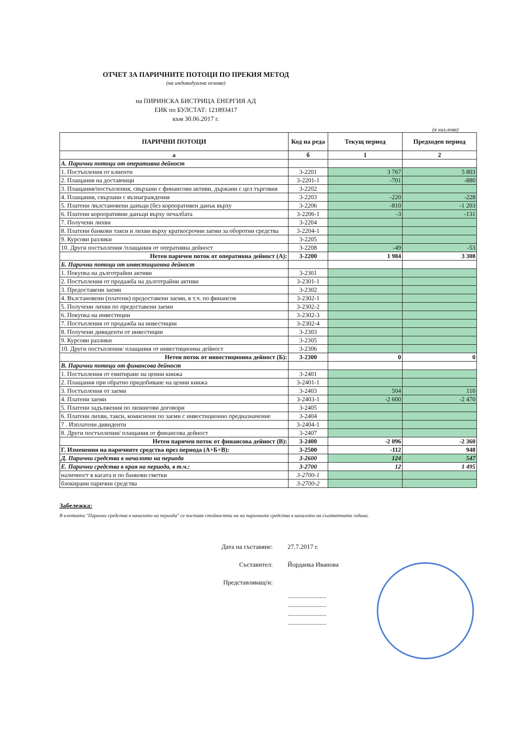ОТЧЕТ ЗА ПАРИЧНИТЕ ПОТОЦИ ПО ПРЕКИЯ МЕТОД
(на индивидуална основа)
на ПИРИНСКА БИСТРИЦА ЕНЕРГИЯ АД
ЕИК по БУЛСТАТ: 121893417
към 30.06.2017 г.
(в хил.лева)
| ПАРИЧНИ ПОТОЦИ | Код на реда | Текущ период | Предходен период |
| --- | --- | --- | --- |
| а | б | 1 | 2 |
| А. Парични потоци от оперативна дейност | | | |
| 1. Постъпления от клиенти | 3-2201 | 3 767 | 5 803 |
| 2. Плащания на доставчици | 3-2201-1 | -701 | -880 |
| 3. Плащания/постъпления, свързани с финансови активи, държани с цел търговия | 3-2202 | | |
| 4. Плащания, свързани с възнаграждения | 3-2203 | -220 | -228 |
| 5. Платени /възстановени данъци (без корпоративен данък върху | 3-2206 | -810 | -1 203 |
| 6. Платени корпоративни данъци върху печалбата | 3-2206-1 | -3 | -131 |
| 7. Получени лихви | 3-2204 | | |
| 8. Платени банкови такси и лихви върху краткосрочни заеми за оборотни средства | 3-2204-1 | | |
| 9. Курсови разлики | 3-2205 | | |
| 10. Други постъпления /плащания от оперативна дейност | 3-2208 | -49 | -53 |
| Нетен паричен поток от оперативна дейност (А): | 3-2200 | 1 984 | 3 308 |
| Б. Парични потоци от инвестиционна дейност | | | |
| 1. Покупка на дълготрайни активи | 3-2301 | | |
| 2. Постъпления от продажба на дълготрайни активи | 3-2301-1 | | |
| 3. Предоставени заеми | 3-2302 | | |
| 4. Възстановени (платени) предоставени заеми, в т.ч. по финансов | 3-2302-1 | | |
| 5. Получени лихви по предоставени заеми | 3-2302-2 | | |
| 6. Покупка на инвестиции | 3-2302-3 | | |
| 7. Постъпления от продажба на инвестиции | 3-2302-4 | | |
| 8. Получени дивиденти от инвестиции | 3-2303 | | |
| 9. Курсови разлики | 3-2305 | | |
| 10. Други постъпления/ плащания от инвестиционна дейност | 3-2306 | | |
| Нетен поток от инвестиционна дейност (Б): | 3-2300 | 0 | 0 |
| В. Парични потоци от финансова дейност | | | |
| 1. Постъпления от емитиране на ценни книжа | 3-2401 | | |
| 2. Плащания при обратно придобиване на ценни книжа | 3-2401-1 | | |
| 3. Постъпления от заеми | 3-2403 | 504 | 110 |
| 4. Платени заеми | 3-2403-1 | -2 600 | -2 470 |
| 5. Платени задължения по лизингови договори | 3-2405 | | |
| 6. Платени лихви, такси, комисиони по заеми с инвестиционно предназначение | 3-2404 | | |
| 7 . Изплатени дивиденти | 3-2404-1 | | |
| 8. Други постъпления/ плащания от финансова дейност | 3-2407 | | |
| Нетен паричен поток от финансова дейност (В): | 3-2400 | -2 096 | -2 360 |
| Г. Изменения на паричните средства през периода (А+Б+В): | 3-2500 | -112 | 948 |
| Д. Парични средства в началото на периода | 3-2600 | 124 | 547 |
| Е. Парични средства в края на периода, в т.ч.: | 3-2700 | 12 | 1 495 |
| наличност в касата и по банкови сметки | 3-2700-1 | | |
| блокирани парични средства | 3-2700-2 | | |
Забележка:
В клетката "Парични средства в началото на периода" се поставя стойността на на паричните средства в началото на съответната година.
Дата на съставяне: 27.7.2017 г.
Съставител: Йорданка Иванова
Представляващ/и:
........................
........................
........................
........................